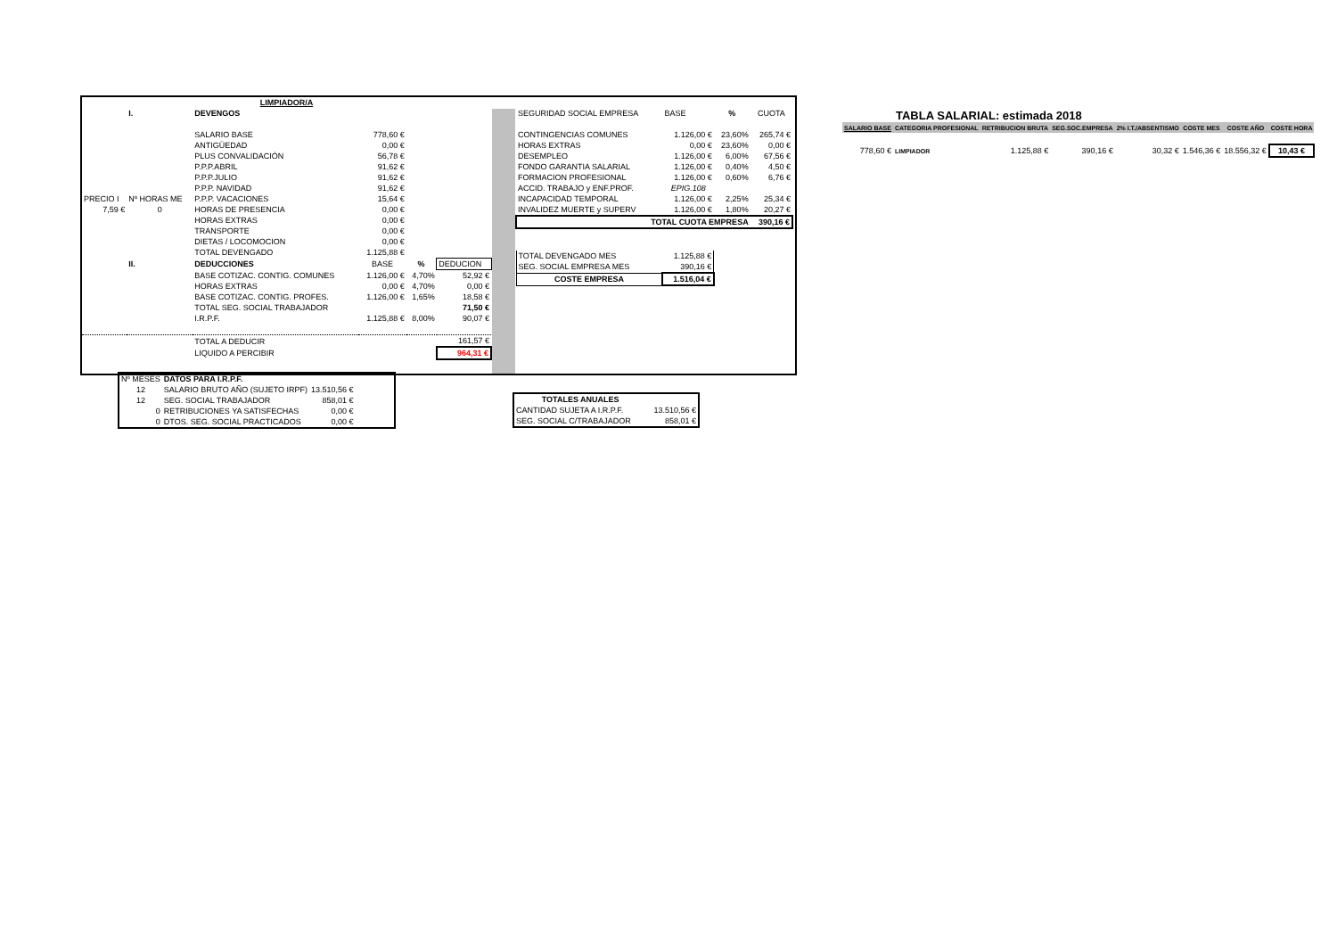| LIMPIADOR/A | | | | | |
| | I. | DEVENGOS | | | |
| | | SALARIO BASE | 778,60 € | | |
| | | ANTIGÜEDAD | 0,00 € | | |
| | | PLUS CONVALIDACIÓN | 56,78 € | | |
| | | P.P.P.ABRIL | 91,62 € | | |
| | | P.P.P.JULIO | 91,62 € | | |
| | | P.P.P. NAVIDAD | 91,62 € | | |
| PRECIO I | Nº HORAS ME | P.P.P. VACACIONES | 15,64 € | | |
| 7,59 € | 0 | HORAS DE PRESENCIA | 0,00 € | | |
| | | HORAS EXTRAS | 0,00 € | | |
| | | TRANSPORTE | 0,00 € | | |
| | | DIETAS / LOCOMOCION | 0,00 € | | |
| | | TOTAL DEVENGADO | 1.125,88 € | | |
| | II. | DEDUCCIONES | BASE | % | DEDUCION |
| | | BASE COTIZAC. CONTIG. COMUNES | 1.126,00 € | 4,70% | 52,92 € |
| | | HORAS EXTRAS | 0,00 € | 4,70% | 0,00 € |
| | | BASE COTIZAC. CONTIG. PROFES. | 1.126,00 € | 1,65% | 18,58 € |
| | | TOTAL SEG. SOCIAL TRABAJADOR | | | 71,50 € |
| | | I.R.P.F. | 1.125,88 € | 8,00% | 90,07 € |
| | | TOTAL A DEDUCIR | | | 161,57 € |
| | | LIQUIDO A PERCIBIR | | | 964,31 € |
| SEGURIDAD SOCIAL EMPRESA | BASE | % | CUOTA |
| CONTINGENCIAS COMUNES | 1.126,00 € | 23,60% | 265,74 € |
| HORAS EXTRAS | 0,00 € | 23,60% | 0,00 € |
| DESEMPLEO | 1.126,00 € | 6,00% | 67,56 € |
| FONDO GARANTIA SALARIAL | 1.126,00 € | 0,40% | 4,50 € |
| FORMACION PROFESIONAL | 1.126,00 € | 0,60% | 6,76 € |
| ACCID. TRABAJO y ENF.PROF. | EPIG.108 | | |
| INCAPACIDAD TEMPORAL | 1.126,00 € | 2,25% | 25,34 € |
| INVALIDEZ MUERTE y SUPERV | 1.126,00 € | 1,80% | 20,27 € |
| TOTAL CUOTA EMPRESA | | | 390,16 € |
| TOTAL DEVENGADO MES | 1.125,88 € | | |
| SEG. SOCIAL EMPRESA MES | 390,16 € | | |
| COSTE EMPRESA | 1.516,04 € | | |
| Nº MESES | DATOS PARA I.R.P.F. | |
| 12 | SALARIO BRUTO AÑO (SUJETO IRPF) | 13.510,56 € |
| 12 | SEG. SOCIAL TRABAJADOR | 858,01 € |
| 0 | RETRIBUCIONES YA SATISFECHAS | 0,00 € |
| 0 | DTOS. SEG. SOCIAL PRACTICADOS | 0,00 € |
| TOTALES ANUALES | |
| CANTIDAD SUJETA A I.R.P.F. | 13.510,56 € |
| SEG. SOCIAL C/TRABAJADOR | 858,01 € |
TABLA SALARIAL: estimada 2018
| SALARIO BASE | CATEGORIA PROFESIONAL | RETRIBUCION BRUTA | SEG.SOC.EMPRESA | 2% I.T./ABSENTISMO | COSTE MES | COSTE AÑO | COSTE HORA |
| --- | --- | --- | --- | --- | --- | --- | --- |
| 778,60 € | LIMPIADOR | 1.125,88 € | 390,16 € | 30,32 € | 1.546,36 € | 18.556,32 € | 10,43 € |